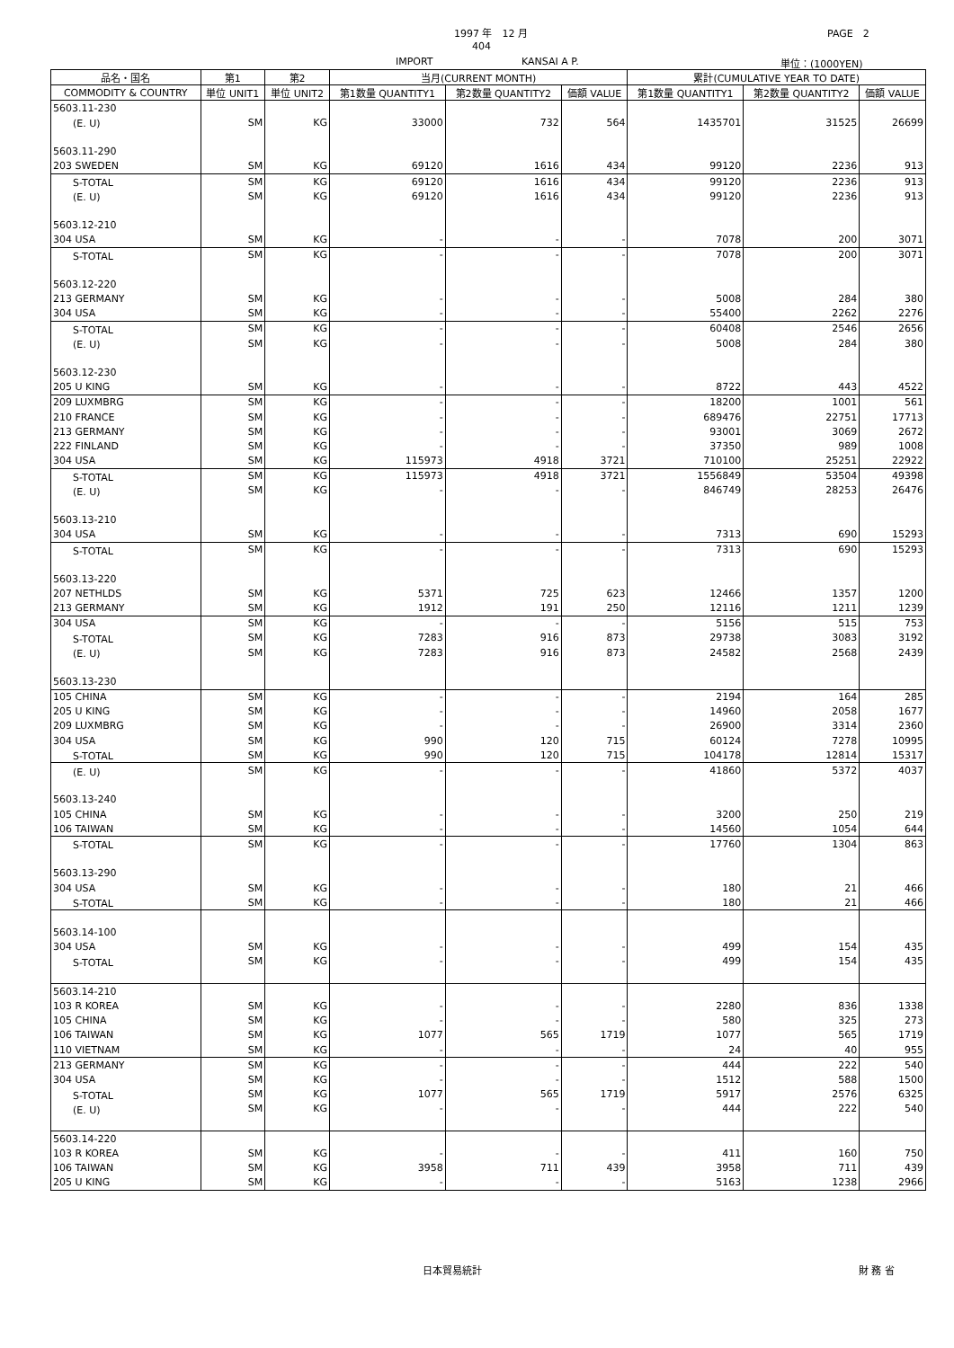1997 年　12 月 PAGE　2
404
IMPORT KANSAI A P. 単位：(1000YEN)
| 品名・国名 | 第1 | 第2 | 当月(CURRENT MONTH) | | | 累計(CUMULATIVE YEAR TO DATE) | | |
| --- | --- | --- | --- | --- | --- | --- | --- | --- |
| COMMODITY & COUNTRY | 単位 UNIT1 | 単位 UNIT2 | 第1数量 QUANTITY1 | 第2数量 QUANTITY2 | 価額 VALUE | 第1数量 QUANTITY1 | 第2数量 QUANTITY2 | 価額 VALUE |
| 5603.11-230 | | | | | | | | |
| (E. U) | SM | KG | 33000 | 732 | 564 | 1435701 | 31525 | 26699 |
| 5603.11-290 | | | | | | | | |
| 203 SWEDEN | SM | KG | 69120 | 1616 | 434 | 99120 | 2236 | 913 |
| S-TOTAL | SM | KG | 69120 | 1616 | 434 | 99120 | 2236 | 913 |
| (E. U) | SM | KG | 69120 | 1616 | 434 | 99120 | 2236 | 913 |
| 5603.12-210 | | | | | | | | |
| 304 USA | SM | KG | - | - | - | 7078 | 200 | 3071 |
| S-TOTAL | SM | KG | - | - | - | 7078 | 200 | 3071 |
| 5603.12-220 | | | | | | | | |
| 213 GERMANY | SM | KG | - | - | - | 5008 | 284 | 380 |
| 304 USA | SM | KG | - | - | - | 55400 | 2262 | 2276 |
| S-TOTAL | SM | KG | - | - | - | 60408 | 2546 | 2656 |
| (E. U) | SM | KG | - | - | - | 5008 | 284 | 380 |
| 5603.12-230 | | | | | | | | |
| 205 U KING | SM | KG | - | - | - | 8722 | 443 | 4522 |
| 209 LUXMBRG | SM | KG | - | - | - | 18200 | 1001 | 561 |
| 210 FRANCE | SM | KG | - | - | - | 689476 | 22751 | 17713 |
| 213 GERMANY | SM | KG | - | - | - | 93001 | 3069 | 2672 |
| 222 FINLAND | SM | KG | - | - | - | 37350 | 989 | 1008 |
| 304 USA | SM | KG | 115973 | 4918 | 3721 | 710100 | 25251 | 22922 |
| S-TOTAL | SM | KG | 115973 | 4918 | 3721 | 1556849 | 53504 | 49398 |
| (E. U) | SM | KG | - | - | - | 846749 | 28253 | 26476 |
| 5603.13-210 | | | | | | | | |
| 304 USA | SM | KG | - | - | - | 7313 | 690 | 15293 |
| S-TOTAL | SM | KG | - | - | - | 7313 | 690 | 15293 |
| 5603.13-220 | | | | | | | | |
| 207 NETHLDS | SM | KG | 5371 | 725 | 623 | 12466 | 1357 | 1200 |
| 213 GERMANY | SM | KG | 1912 | 191 | 250 | 12116 | 1211 | 1239 |
| 304 USA | SM | KG | - | - | - | 5156 | 515 | 753 |
| S-TOTAL | SM | KG | 7283 | 916 | 873 | 29738 | 3083 | 3192 |
| (E. U) | SM | KG | 7283 | 916 | 873 | 24582 | 2568 | 2439 |
| 5603.13-230 | | | | | | | | |
| 105 CHINA | SM | KG | - | - | - | 2194 | 164 | 285 |
| 205 U KING | SM | KG | - | - | - | 14960 | 2058 | 1677 |
| 209 LUXMBRG | SM | KG | - | - | - | 26900 | 3314 | 2360 |
| 304 USA | SM | KG | 990 | 120 | 715 | 60124 | 7278 | 10995 |
| S-TOTAL | SM | KG | 990 | 120 | 715 | 104178 | 12814 | 15317 |
| (E. U) | SM | KG | - | - | - | 41860 | 5372 | 4037 |
| 5603.13-240 | | | | | | | | |
| 105 CHINA | SM | KG | - | - | - | 3200 | 250 | 219 |
| 106 TAIWAN | SM | KG | - | - | - | 14560 | 1054 | 644 |
| S-TOTAL | SM | KG | - | - | - | 17760 | 1304 | 863 |
| 5603.13-290 | | | | | | | | |
| 304 USA | SM | KG | - | - | - | 180 | 21 | 466 |
| S-TOTAL | SM | KG | - | - | - | 180 | 21 | 466 |
| 5603.14-100 | | | | | | | | |
| 304 USA | SM | KG | - | - | - | 499 | 154 | 435 |
| S-TOTAL | SM | KG | - | - | - | 499 | 154 | 435 |
| 5603.14-210 | | | | | | | | |
| 103 R KOREA | SM | KG | - | - | - | 2280 | 836 | 1338 |
| 105 CHINA | SM | KG | - | - | - | 580 | 325 | 273 |
| 106 TAIWAN | SM | KG | 1077 | 565 | 1719 | 1077 | 565 | 1719 |
| 110 VIETNAM | SM | KG | - | - | - | 24 | 40 | 955 |
| 213 GERMANY | SM | KG | - | - | - | 444 | 222 | 540 |
| 304 USA | SM | KG | - | - | - | 1512 | 588 | 1500 |
| S-TOTAL | SM | KG | 1077 | 565 | 1719 | 5917 | 2576 | 6325 |
| (E. U) | SM | KG | - | - | - | 444 | 222 | 540 |
| 5603.14-220 | | | | | | | | |
| 103 R KOREA | SM | KG | - | - | - | 411 | 160 | 750 |
| 106 TAIWAN | SM | KG | 3958 | 711 | 439 | 3958 | 711 | 439 |
| 205 U KING | SM | KG | - | - | - | 5163 | 1238 | 2966 |
日本貿易統計 財 務 省